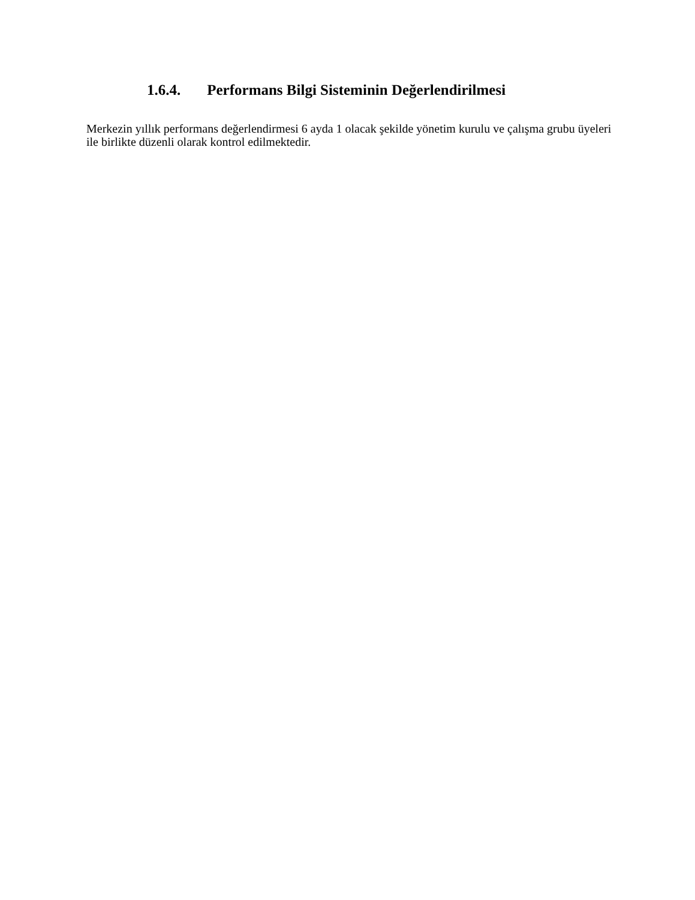1.6.4. Performans Bilgi Sisteminin Değerlendirilmesi
Merkezin yıllık performans değerlendirmesi 6 ayda 1 olacak şekilde yönetim kurulu ve çalışma grubu üyeleri ile birlikte düzenli olarak kontrol edilmektedir.